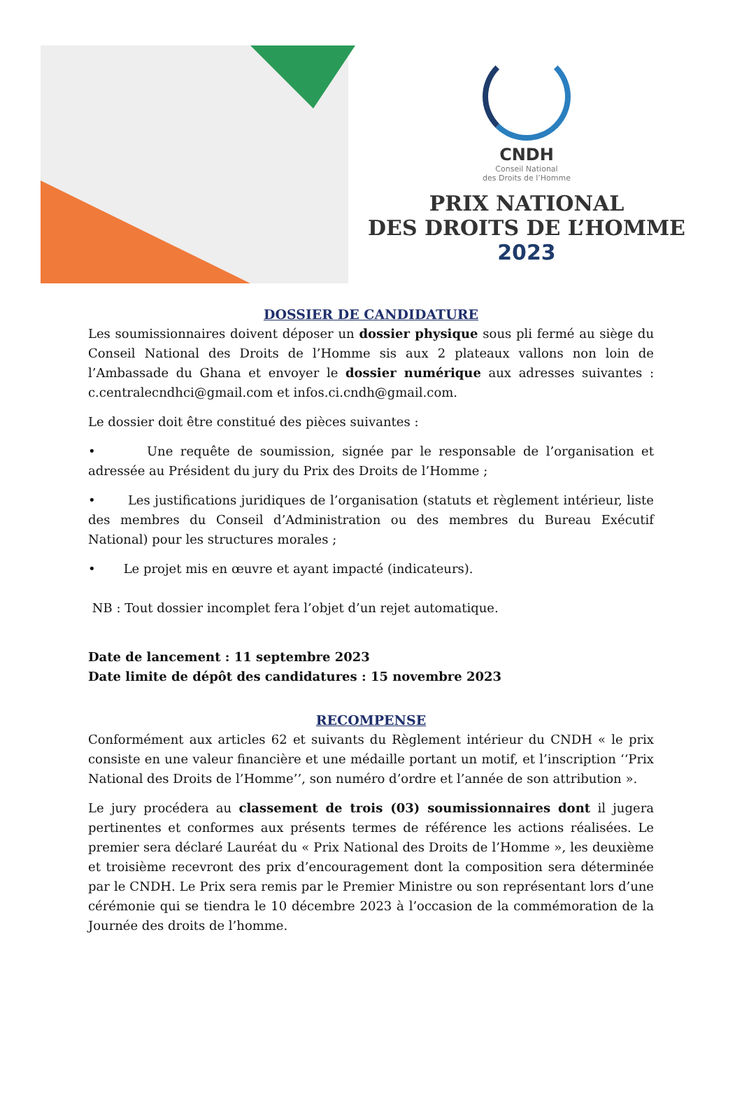CNDH
Conseil National
des Droits de l’Homme
PRIX NATIONAL
DES DROITS DE L’HOMME
2023
DOSSIER DE CANDIDATURE
Les soumissionnaires doivent déposer un dossier physique sous pli fermé au siège du Conseil National des Droits de l’Homme sis aux 2 plateaux vallons non loin de l’Ambassade du Ghana et envoyer le dossier numérique aux adresses suivantes : c.centralecndhci@gmail.com et infos.ci.cndh@gmail.com.
Le dossier doit être constitué des pièces suivantes :
• Une requête de soumission, signée par le responsable de l’organisation et adressée au Président du jury du Prix des Droits de l’Homme ;
• Les justifications juridiques de l’organisation (statuts et règlement intérieur, liste des membres du Conseil d’Administration ou des membres du Bureau Exécutif National) pour les structures morales ;
• Le projet mis en œuvre et ayant impacté (indicateurs).
NB : Tout dossier incomplet fera l’objet d’un rejet automatique.
Date de lancement : 11 septembre 2023
Date limite de dépôt des candidatures : 15 novembre 2023
RECOMPENSE
Conformément aux articles 62 et suivants du Règlement intérieur du CNDH « le prix consiste en une valeur financière et une médaille portant un motif, et l’inscription ‘‘Prix National des Droits de l’Homme’’, son numéro d’ordre et l’année de son attribution ».
Le jury procédera au classement de trois (03) soumissionnaires dont il jugera pertinentes et conformes aux présents termes de référence les actions réalisées. Le premier sera déclaré Lauréat du « Prix National des Droits de l’Homme », les deuxième et troisième recevront des prix d’encouragement dont la composition sera déterminée par le CNDH. Le Prix sera remis par le Premier Ministre ou son représentant lors d’une cérémonie qui se tiendra le 10 décembre 2023 à l’occasion de la commémoration de la Journée des droits de l’homme.